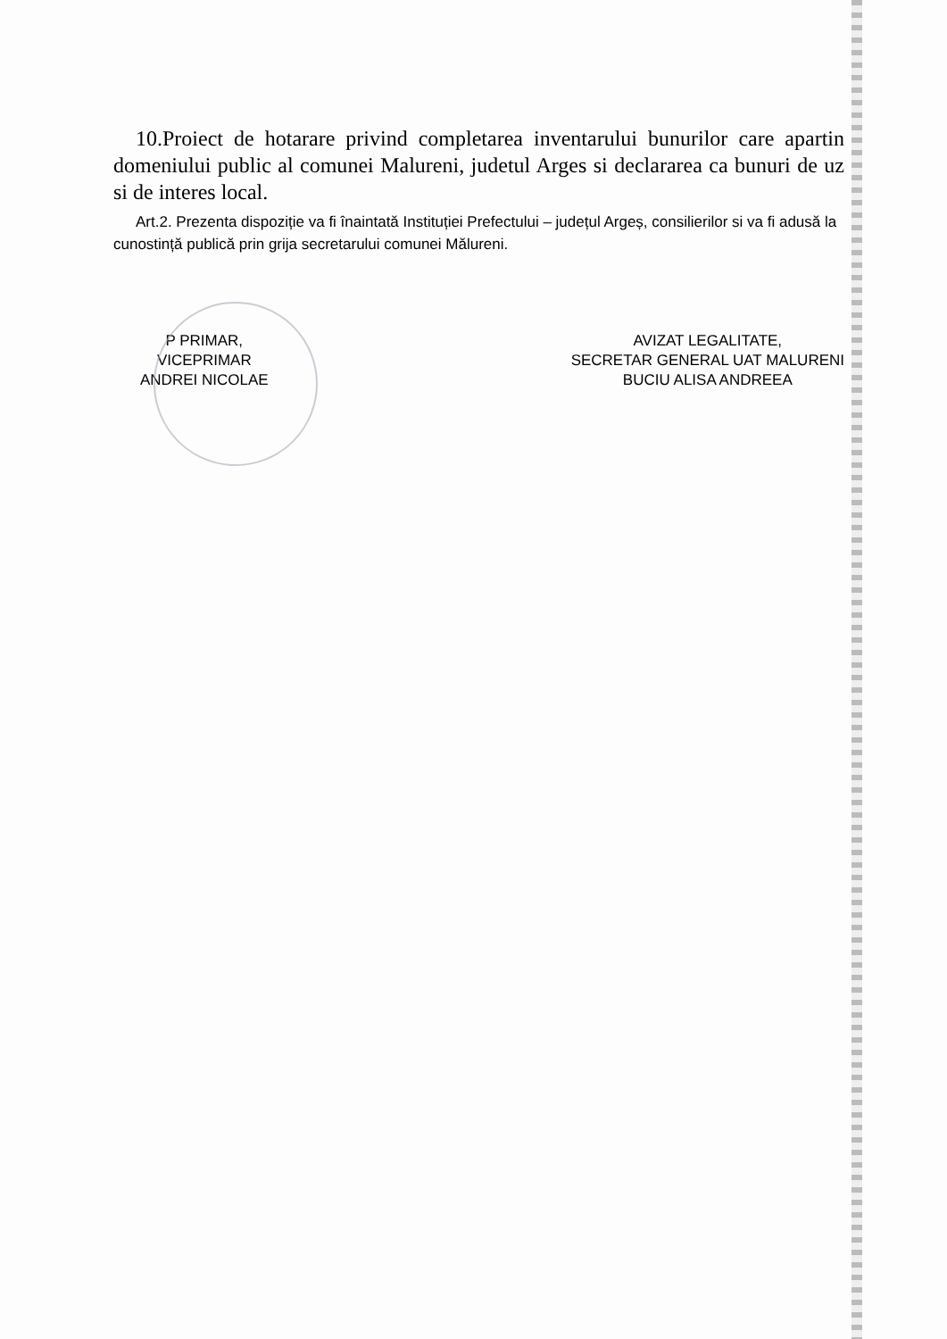10.Proiect de hotarare privind completarea inventarului bunurilor care apartin domeniului public al comunei Malureni, judetul Arges si declararea ca bunuri de uz si de interes local.
Art.2. Prezenta dispoziție va fi înaintată Instituției Prefectului – județul Argeș, consilierilor si va fi adusă la cunostință publică prin grija secretarului comunei Mălureni.
P PRIMAR,
VICEPRIMAR
ANDREI NICOLAE
AVIZAT LEGALITATE,
SECRETAR GENERAL UAT MALURENI
BUCIU ALISA ANDREEA